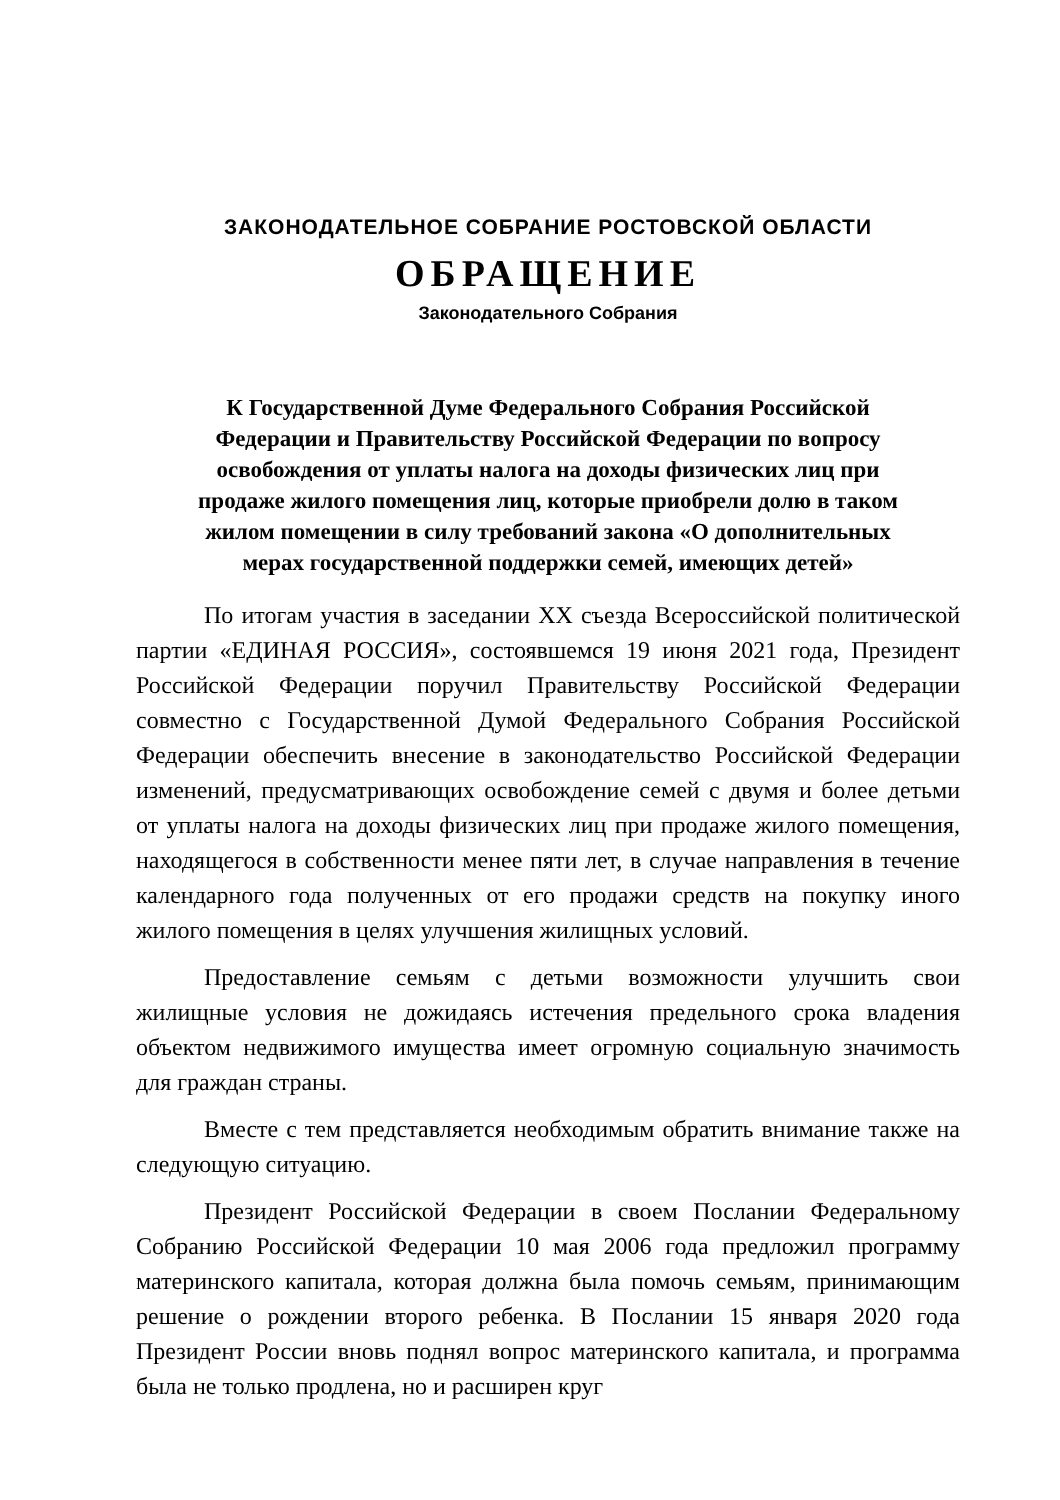ЗАКОНОДАТЕЛЬНОЕ СОБРАНИЕ РОСТОВСКОЙ ОБЛАСТИ
ОБРАЩЕНИЕ
Законодательного Собрания
К Государственной Думе Федерального Собрания Российской
Федерации и Правительству Российской Федерации по вопросу
освобождения от уплаты налога на доходы физических лиц при
продаже жилого помещения лиц, которые приобрели долю в таком
жилом помещении в силу требований закона «О дополнительных
мерах государственной поддержки семей, имеющих детей»
По итогам участия в заседании XX съезда Всероссийской политической партии «ЕДИНАЯ РОССИЯ», состоявшемся 19 июня 2021 года, Президент Российской Федерации поручил Правительству Российской Федерации совместно с Государственной Думой Федерального Собрания Российской Федерации обеспечить внесение в законодательство Российской Федерации изменений, предусматривающих освобождение семей с двумя и более детьми от уплаты налога на доходы физических лиц при продаже жилого помещения, находящегося в собственности менее пяти лет, в случае направления в течение календарного года полученных от его продажи средств на покупку иного жилого помещения в целях улучшения жилищных условий.
Предоставление семьям с детьми возможности улучшить свои жилищные условия не дожидаясь истечения предельного срока владения объектом недвижимого имущества имеет огромную социальную значимость для граждан страны.
Вместе с тем представляется необходимым обратить внимание также на следующую ситуацию.
Президент Российской Федерации в своем Послании Федеральному Собранию Российской Федерации 10 мая 2006 года предложил программу материнского капитала, которая должна была помочь семьям, принимающим решение о рождении второго ребенка. В Послании 15 января 2020 года Президент России вновь поднял вопрос материнского капитала, и программа была не только продлена, но и расширен круг